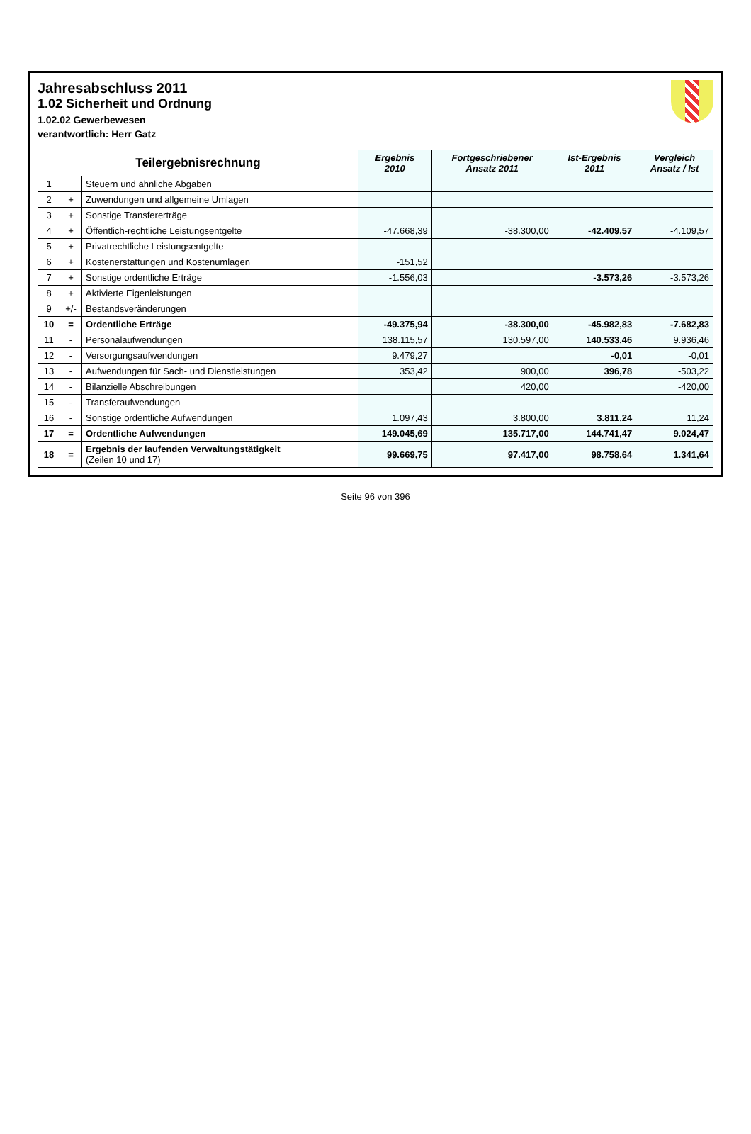Jahresabschluss 2011
1.02 Sicherheit und Ordnung
1.02.02 Gewerbewesen
verantwortlich: Herr Gatz
| Teilergebnisrechnung | | | Ergebnis 2010 | Fortgeschriebener Ansatz 2011 | Ist-Ergebnis 2011 | Vergleich Ansatz / Ist |
| --- | --- | --- | --- | --- | --- | --- |
| 1 | | Steuern und ähnliche Abgaben | | | | |
| 2 | + | Zuwendungen und allgemeine Umlagen | | | | |
| 3 | + | Sonstige Transfererträge | | | | |
| 4 | + | Öffentlich-rechtliche Leistungsentgelte | -47.668,39 | -38.300,00 | -42.409,57 | -4.109,57 |
| 5 | + | Privatrechtliche Leistungsentgelte | | | | |
| 6 | + | Kostenerstattungen und Kostenumlagen | -151,52 | | | |
| 7 | + | Sonstige ordentliche Erträge | -1.556,03 | | -3.573,26 | -3.573,26 |
| 8 | + | Aktivierte Eigenleistungen | | | | |
| 9 | +/- | Bestandsveränderungen | | | | |
| 10 | = | Ordentliche Erträge | -49.375,94 | -38.300,00 | -45.982,83 | -7.682,83 |
| 11 | - | Personalaufwendungen | 138.115,57 | 130.597,00 | 140.533,46 | 9.936,46 |
| 12 | - | Versorgungsaufwendungen | 9.479,27 | | -0,01 | -0,01 |
| 13 | - | Aufwendungen für Sach- und Dienstleistungen | 353,42 | 900,00 | 396,78 | -503,22 |
| 14 | - | Bilanzielle Abschreibungen | | 420,00 | | -420,00 |
| 15 | - | Transferaufwendungen | | | | |
| 16 | - | Sonstige ordentliche Aufwendungen | 1.097,43 | 3.800,00 | 3.811,24 | 11,24 |
| 17 | = | Ordentliche Aufwendungen | 149.045,69 | 135.717,00 | 144.741,47 | 9.024,47 |
| 18 | = | Ergebnis der laufenden Verwaltungstätigkeit (Zeilen 10 und 17) | 99.669,75 | 97.417,00 | 98.758,64 | 1.341,64 |
Seite 96 von 396